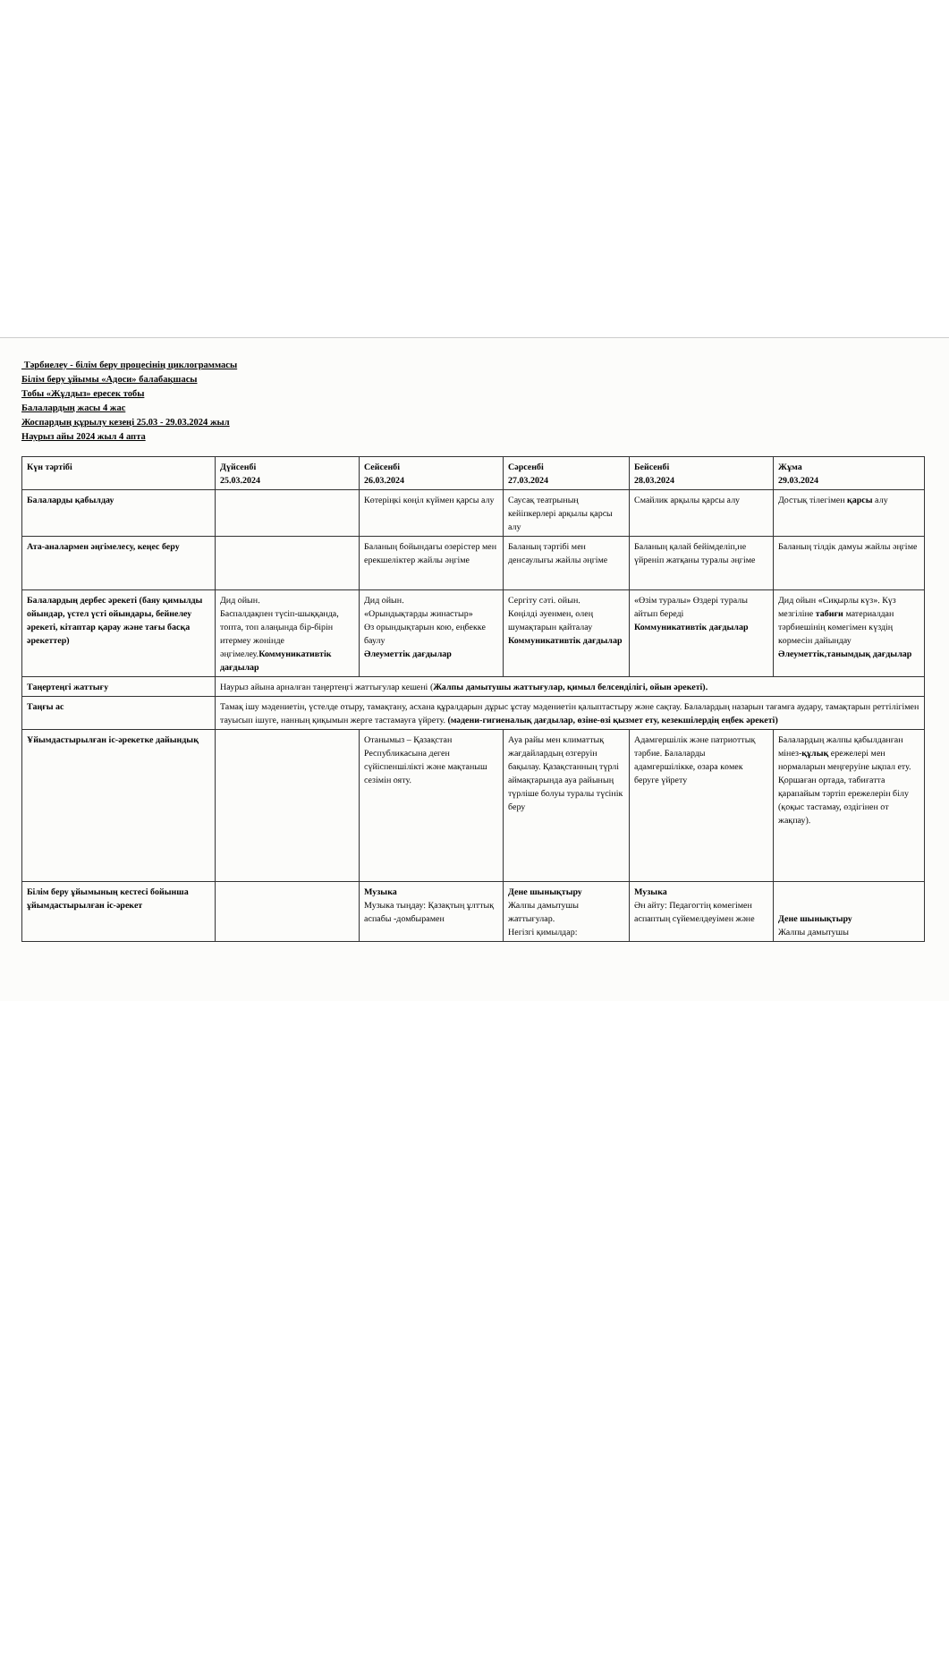Тәрбиелеу - білім беру процесінің циклограммасы
Білім беру ұйымы «Адоси» балабақшасы
Тобы «Жұлдыз» ересек тобы
Балалардың жасы 4 жас
Жоспардың құрылу кезеңі 25.03 - 29.03.2024 жыл
Наурыз айы 2024 жыл 4 апта
| Күн тәртібі | Дүйсенбі 25.03.2024 | Сейсенбі 26.03.2024 | Сәрсенбі 27.03.2024 | Бейсенбі 28.03.2024 | Жұма 29.03.2024 |
| Балаларды қабылдау | | Көтеріңкі көңіл күймен қарсы алу | Саусақ театрының кейіпкерлері арқылы қарсы алу | Смайлик арқылы қарсы алу | Достық тілегімен қарсы алу |
| Ата-аналармен әңгімелесу, кеңес беру | | Баланың бойындағы өзерістер мен ерекшеліктер жайлы әңгіме | Баланың тәртібі мен денсаулығы жайлы әңгіме | Баланың қалай бейімделіп,не үйреніп жатқаны туралы әңгіме | Баланың тілдік дамуы жайлы әңгіме |
| Балалардың дербес әрекеті (баяу қимылды ойындар, үстел үсті ойындары, бейнелеу әрекеті, кітаптар қарау және тағы басқа әрекеттер) | Дид ойын. Баспалдақпен түсіп-шыққанда, топта, топ алаңында бір-бірін итермеу жөнінде әңгімелеу. Коммуникативтік дағдылар | Дид ойын. «Орындықтарды жинастыр» Өз орындықтарын кою, еңбекке баулу Әлеуметтік дағдылар | Сергіту сәті. ойын. Көңілді әуенмен, өлең шумақтарын қайталау Коммуникативтік дағдылар | «Өзім туралы» Өздері туралы айтып береді Коммуникативтік дағдылар | Дид ойын «Сиқырлы күз». Күз мезгіліне табиғи материалдан тәрбиешінің көмегімен күздің көрмесін дайындау Әлеуметтік,танымдық дағдылар |
| Таңертеңгі жаттығу | Наурыз айына арналған таңертеңгі жаттығулар кешені ( Жалпы дамытушы жаттығулар, қимыл белсенділігі, ойын әрекеті). | | | | |
| Таңғы ас | Тамақ ішу мәдениетін, үстелде отыру, тамақтану, асхана құралдарын дұрыс ұстау мәдениетін қалыптастыру және сақтау. Балалардың назарын тағамға аудару, тамақтарын реттілігімен тауысып ішуге, нанның қиқымын жерге тастамауға үйрету. (мәдени-гигиеналық дағдылар, өзіне-өзі қызмет ету, кезекшілердің еңбек әрекеті) | | | | |
| Ұйымдастырылған іс-әрекетке дайындық | | Отанымыз – Қазақстан Республикасына деген сүйіспеншілікті және мақтаныш сезімін ояту. | Ауа райы мен климаттық жағдайлардың өзгеруін бақылау. Қазақстанның түрлі аймақтарында ауа райының түрліше болуы туралы түсінік беру | Адамгершілік және патриоттық тәрбие. Балаларды адамгершілікке, өзара көмек беруге үйрету | Балалардың жалпы қабылданған мінез- құлық ережелері мен нормаларын меңгеруіне ықпал ету. Қоршаған ортада, табиғатта қарапайым тәртіп ережелерін білу (қоқыс тастамау, өздігінен от жақпау). |
| Білім беру ұйымының кестесі бойынша ұйымдастырылған іс-әрекет | | Музыка Музыка тыңдау: Қазақтың ұлттық аспабы -домбырамен | Дене шынықтыру Жалпы дамытушы жаттығулар. Негізгі қимылдар: | Музыка Ән айту: Педагогтің көмегімен аспаптың сүйемелдеуімен және | Дене шынықтыру Жалпы дамытушы |